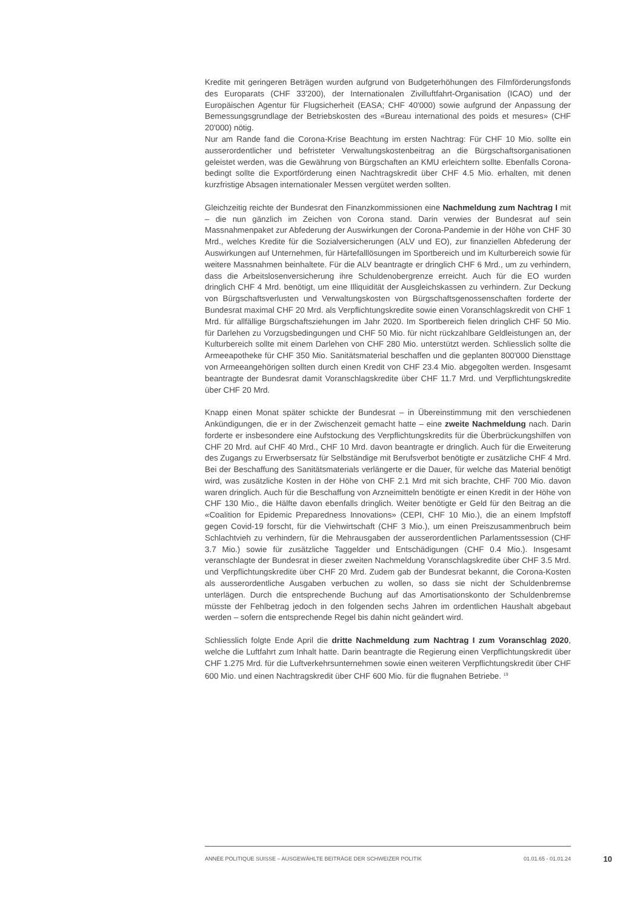Kredite mit geringeren Beträgen wurden aufgrund von Budgeterhöhungen des Filmförderungsfonds des Europarats (CHF 33'200), der Internationalen Zivilluftfahrt-Organisation (ICAO) und der Europäischen Agentur für Flugsicherheit (EASA; CHF 40'000) sowie aufgrund der Anpassung der Bemessungsgrundlage der Betriebskosten des «Bureau international des poids et mesures» (CHF 20'000) nötig.
Nur am Rande fand die Corona-Krise Beachtung im ersten Nachtrag: Für CHF 10 Mio. sollte ein ausserordentlicher und befristeter Verwaltungskostenbeitrag an die Bürgschaftsorganisationen geleistet werden, was die Gewährung von Bürgschaften an KMU erleichtern sollte. Ebenfalls Corona-bedingt sollte die Exportförderung einen Nachtragskredit über CHF 4.5 Mio. erhalten, mit denen kurzfristige Absagen internationaler Messen vergütet werden sollten.
Gleichzeitig reichte der Bundesrat den Finanzkommissionen eine Nachmeldung zum Nachtrag I mit – die nun gänzlich im Zeichen von Corona stand. Darin verwies der Bundesrat auf sein Massnahmenpaket zur Abfederung der Auswirkungen der Corona-Pandemie in der Höhe von CHF 30 Mrd., welches Kredite für die Sozialversicherungen (ALV und EO), zur finanziellen Abfederung der Auswirkungen auf Unternehmen, für Härtefalllösungen im Sportbereich und im Kulturbereich sowie für weitere Massnahmen beinhaltete. Für die ALV beantragte er dringlich CHF 6 Mrd., um zu verhindern, dass die Arbeitslosenversicherung ihre Schuldenobergrenze erreicht. Auch für die EO wurden dringlich CHF 4 Mrd. benötigt, um eine Illiquidität der Ausgleichskassen zu verhindern. Zur Deckung von Bürgschaftsverlusten und Verwaltungskosten von Bürgschaftsgenossenschaften forderte der Bundesrat maximal CHF 20 Mrd. als Verpflichtungskredite sowie einen Voranschlagskredit von CHF 1 Mrd. für allfällige Bürgschaftsziehungen im Jahr 2020. Im Sportbereich fielen dringlich CHF 50 Mio. für Darlehen zu Vorzugsbedingungen und CHF 50 Mio. für nicht rückzahlbare Geldleistungen an, der Kulturbereich sollte mit einem Darlehen von CHF 280 Mio. unterstützt werden. Schliesslich sollte die Armeeapotheke für CHF 350 Mio. Sanitätsmaterial beschaffen und die geplanten 800'000 Diensttage von Armeeangehörigen sollten durch einen Kredit von CHF 23.4 Mio. abgegolten werden. Insgesamt beantragte der Bundesrat damit Voranschlagskredite über CHF 11.7 Mrd. und Verpflichtungskredite über CHF 20 Mrd.
Knapp einen Monat später schickte der Bundesrat – in Übereinstimmung mit den verschiedenen Ankündigungen, die er in der Zwischenzeit gemacht hatte – eine zweite Nachmeldung nach. Darin forderte er insbesondere eine Aufstockung des Verpflichtungskredits für die Überbrückungshilfen von CHF 20 Mrd. auf CHF 40 Mrd., CHF 10 Mrd. davon beantragte er dringlich. Auch für die Erweiterung des Zugangs zu Erwerbsersatz für Selbständige mit Berufsverbot benötigte er zusätzliche CHF 4 Mrd. Bei der Beschaffung des Sanitätsmaterials verlängerte er die Dauer, für welche das Material benötigt wird, was zusätzliche Kosten in der Höhe von CHF 2.1 Mrd mit sich brachte, CHF 700 Mio. davon waren dringlich. Auch für die Beschaffung von Arzneimitteln benötigte er einen Kredit in der Höhe von CHF 130 Mio., die Hälfte davon ebenfalls dringlich. Weiter benötigte er Geld für den Beitrag an die «Coalition for Epidemic Preparedness Innovations» (CEPI, CHF 10 Mio.), die an einem Impfstoff gegen Covid-19 forscht, für die Viehwirtschaft (CHF 3 Mio.), um einen Preiszusammenbruch beim Schlachtvieh zu verhindern, für die Mehrausgaben der ausserordentlichen Parlamentssession (CHF 3.7 Mio.) sowie für zusätzliche Taggelder und Entschädigungen (CHF 0.4 Mio.). Insgesamt veranschlagte der Bundesrat in dieser zweiten Nachmeldung Voranschlagskredite über CHF 3.5 Mrd. und Verpflichtungskredite über CHF 20 Mrd. Zudem gab der Bundesrat bekannt, die Corona-Kosten als ausserordentliche Ausgaben verbuchen zu wollen, so dass sie nicht der Schuldenbremse unterlägen. Durch die entsprechende Buchung auf das Amortisationskonto der Schuldenbremse müsste der Fehlbetrag jedoch in den folgenden sechs Jahren im ordentlichen Haushalt abgebaut werden – sofern die entsprechende Regel bis dahin nicht geändert wird.
Schliesslich folgte Ende April die dritte Nachmeldung zum Nachtrag I zum Voranschlag 2020, welche die Luftfahrt zum Inhalt hatte. Darin beantragte die Regierung einen Verpflichtungskredit über CHF 1.275 Mrd. für die Luftverkehrsunternehmen sowie einen weiteren Verpflichtungskredit über CHF 600 Mio. und einen Nachtragskredit über CHF 600 Mio. für die flugnahen Betriebe. <sup>19</sup>
ANNÉE POLITIQUE SUISSE – AUSGEWÄHLTE BEITRÄGE DER SCHWEIZER POLITIK 01.01.65 - 01.01.24 10